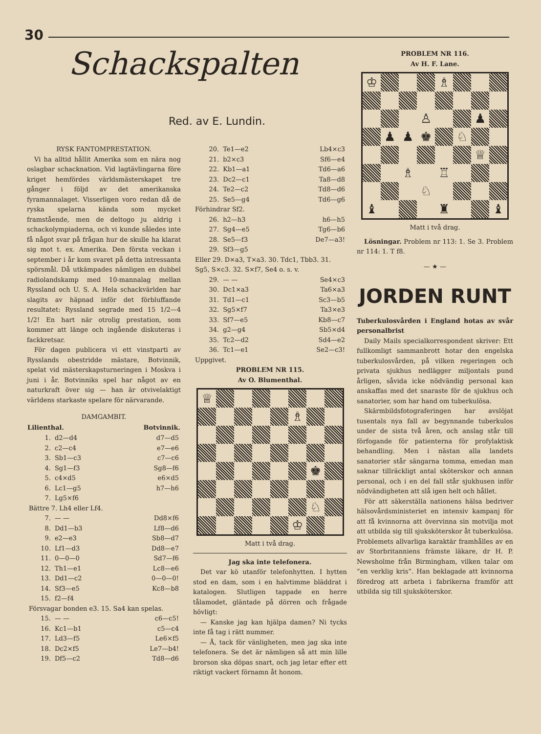30
Schackspalten
Red. av E. Lundin.
RYSK FANTOMPRESTATION.
Vi ha alltid hållit Amerika som en nära nog oslagbar schacknation. Vid lagtävlingarna före kriget hemfördes världsmästerskapet tre gånger i följd av det amerikanska fyramannalaget. Visserligen voro redan då de ryska spelarna kända som mycket framstående, men de deltogo ju aldrig i schackolympiaderna, och vi kunde således inte få något svar på frågan hur de skulle ha klarat sig mot t. ex. Amerika. Den första veckan i september i år kom svaret på detta intressanta spörsmål. Då utkämpades nämligen en dubbel radiolandskamp med 10-mannalag mellan Ryssland och U. S. A. Hela schackvärlden har slagits av häpnad inför det förbluffande resultatet: Ryssland segrade med 15 1/2—4 1/2! En hart när otrolig prestation, som kommer att länge och ingående diskuteras i fackkretsar.
För dagen publicera vi ett vinstparti av Rysslands obestridde mästare, Botvinnik, spelat vid mästerskapsturneringen i Moskva i juni i år. Botvinniks spel har något av en naturkraft över sig — han är otvivelaktigt världens starkaste spelare för närvarande.
DAMGAMBIT.
| Lilienthal. | | Botvinnik. |
| --- | --- | --- |
| 1. | d2—d4 | d7—d5 |
| 2. | c2—c4 | e7—e6 |
| 3. | Sb1—c3 | c7—c6 |
| 4. | Sg1—f3 | Sg8—f6 |
| 5. | c4×d5 | e6×d5 |
| 6. | Lc1—g5 | h7—h6 |
| 7. | Lg5×f6 | |
| Bättre 7. Lh4 eller Lf4. | | |
| 7. | — — | Dd8×f6 |
| 8. | Dd1—b3 | Lf8—d6 |
| 9. | e2—e3 | Sb8—d7 |
| 10. | Lf1—d3 | Dd8—e7 |
| 11. | 0—0—0 | Sd7—f6 |
| 12. | Th1—e1 | Lc8—e6 |
| 13. | Dd1—c2 | 0—0—0! |
| 14. | Sf3—e5 | Kc8—b8 |
| 15. | f2—f4 | |
| Försvagar bonden e3. 15. Sa4 kan spelas. | | |
| 15. | — — | c6—c5! |
| 16. | Kc1—b1 | c5—c4 |
| 17. | Ld3—f5 | Le6×f5 |
| 18. | Dc2×f5 | Le7—b4! |
| 19. | Df5—c2 | Td8—d6 |
| 20. | Te1—e2 | Lb4×c3 |
| 21. | b2×c3 | Sf6—e4 |
| 22. | Kb1—a1 | Td6—a6 |
| 23. | Dc2—c1 | Ta8—d8 |
| 24. | Te2—c2 | Td8—d6 |
| 25. | Se5—g4 | Td6—g6 |
| Förhindrar Sf2. | | |
| 26. | h2—h3 | h6—h5 |
| 27. | Sg4—e5 | Tg6—b6 |
| 28. | Se5—f3 | De7—a3! |
| 29. | Sf3—g5 | |
| Eller 29. D×a3, T×a3. 30. Tdc1, Tbb3. 31. Sg5, S×c3. 32. S×f7, Se4 o. s. v. | | |
| 29. | — — | Se4×c3 |
| 30. | Dc1×a3 | Ta6×a3 |
| 31. | Td1—c1 | Sc3—b5 |
| 32. | Sg5×f7 | Ta3×e3 |
| 33. | Sf7—e5 | Kb8—c7 |
| 34. | g2—g4 | Sb5×d4 |
| 35. | Tc2—d2 | Sd4—e2 |
| 36. | Tc1—e1 | Se2—c3! |
| Uppgivet. | | |
PROBLEM NR 115.
Av O. Blumenthal.
♕
♗
♚
♘
♔
Matt i två drag.
Jag ska inte telefonera.
Det var kö utanför telefonhytten. I hytten stod en dam, som i en halvtimme bläddrat i katalogen. Slutligen tappade en herre tålamodet, gläntade på dörren och frågade hövligt:
— Kanske jag kan hjälpa damen? Ni tycks inte få tag i rätt nummer.
— Å, tack för vänligheten, men jag ska inte telefonera. Se det är nämligen så att min lille brorson ska döpas snart, och jag letar efter ett riktigt vackert förnamn åt honom.
PROBLEM NR 116.
Av H. F. Lane.
♔
♗
♙
♟
♟
♟
♚
♘
♕
♗
♖
♘
♝
♜
♝
Matt i två drag.
Lösningar. Problem nr 113: 1. Se 3. Problem nr 114: 1. T f8.
— ★ —
JORDEN RUNT
Tuberkulosvården i England hotas av svår personalbrist
Daily Mails specialkorrespondent skriver: Ett fullkomligt sammanbrott hotar den engelska tuberkulosvården, på vilken regeringen och privata sjukhus nedlägger miljontals pund årligen, såvida icke nödvändig personal kan anskaffas med det snaraste för de sjukhus och sanatorier, som har hand om tuberkulösa.
Skärmbildsfotograferingen har avslöjat tusentals nya fall av begynnande tuberkulos under de sista två åren, och anslag står till förfogande för patienterna för profylaktisk behandling. Men i nästan alla landets sanatorier står sängarna tomma, emedan man saknar tillräckligt antal sköterskor och annan personal, och i en del fall står sjukhusen inför nödvändigheten att slå igen helt och hållet.
För att säkerställa nationens hälsa bedriver hälsovårdsministeriet en intensiv kampanj för att få kvinnorna att övervinna sin motvilja mot att utbilda sig till sjuksköterskor åt tuberkulösa. Problemets allvarliga karaktär framhålles av en av Storbritanniens främste läkare, dr H. P. Newsholme från Birmingham, vilken talar om ”en verklig kris”. Han beklagade att kvinnorna föredrog att arbeta i fabrikerna framför att utbilda sig till sjuksköterskor.